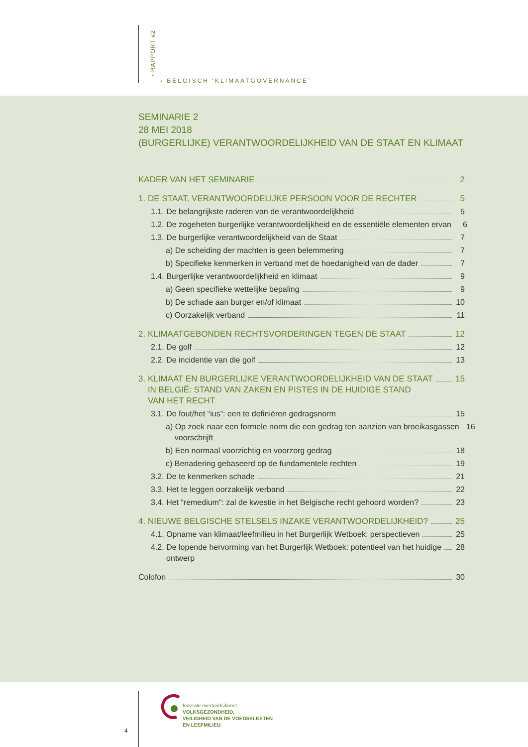› RAPPORT #2
› BELGISCH ‘KLIMAATGOVERNANCE’
SEMINARIE 2
28 MEI 2018
(BURGERLIJKE) VERANTWOORDELIJKHEID VAN DE STAAT EN KLIMAAT
KADER VAN HET SEMINARIE 2
1. DE STAAT, VERANTWOORDELIJKE PERSOON VOOR DE RECHTER 5
1.1. De belangrijkste raderen van de verantwoordelijkheid 5
1.2. De zogeheten burgerlijke verantwoordelijkheid en de essentiële elementen ervan 6
1.3. De burgerlijke verantwoordelijkheid van de Staat 7
a) De scheiding der machten is geen belemmering 7
b) Specifieke kenmerken in verband met de hoedanigheid van de dader 7
1.4. Burgerlijke verantwoordelijkheid en klimaat 9
a) Geen specifieke wettelijke bepaling 9
b) De schade aan burger en/of klimaat 10
c) Oorzakelijk verband 11
2. KLIMAATGEBONDEN RECHTSVORDERINGEN TEGEN DE STAAT 12
2.1. De golf 12
2.2. De incidentie van die golf 13
3. KLIMAAT EN BURGERLIJKE VERANTWOORDELIJKHEID VAN DE STAAT
IN BELGIË: STAND VAN ZAKEN EN PISTES IN DE HUIDIGE STAND
VAN HET RECHT 15
3.1. De fout/het “ius”: een te definiëren gedragsnorm 15
a) Op zoek naar een formele norm die een gedrag ten aanzien van broeikasgassen
voorschrijft 16
b) Een normaal voorzichtig en voorzorg gedrag 18
c) Benadering gebaseerd op de fundamentele rechten 19
3.2. De te kenmerken schade 21
3.3. Het te leggen oorzakelijk verband 22
3.4. Het “remedium”: zal de kwestie in het Belgische recht gehoord worden? 23
4. NIEUWE BELGISCHE STELSELS INZAKE VERANTWOORDELIJKHEID? 25
4.1. Opname van klimaat/leefmilieu in het Burgerlijk Wetboek: perspectieven 25
4.2. De lopende hervorming van het Burgerlijk Wetboek: potentieel van het huidige
ontwerp 28
Colofon 30
4
federale overheidsdienst
VOLKSGEZONDHEID,
VEILIGHEID VAN DE VOEDSELKETEN
EN LEEFMILIEU